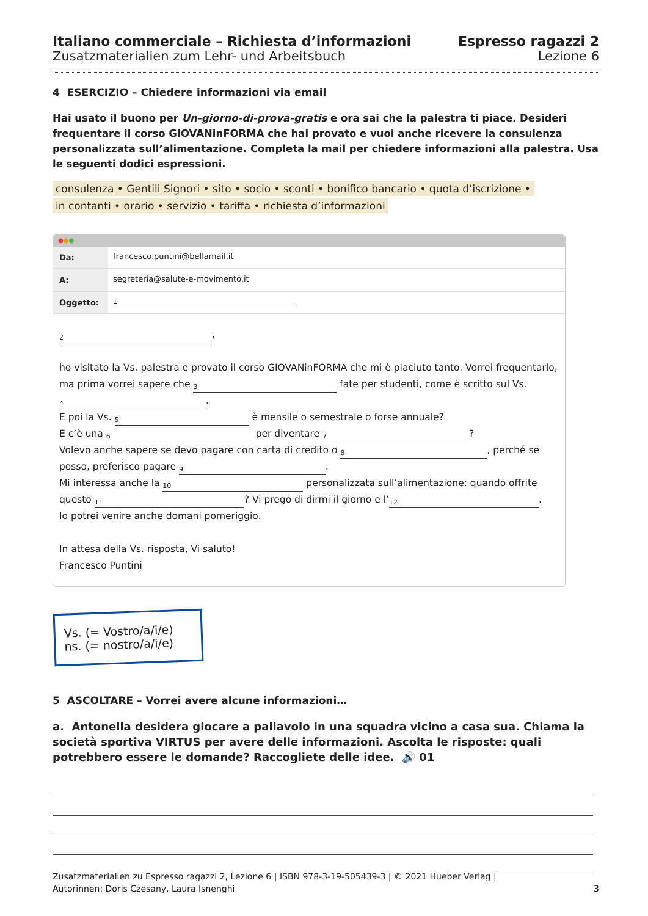Italiano commerciale – Richiesta d’informazioni
Zusatzmaterialien zum Lehr- und Arbeitsbuch
Espresso ragazzi 2
Lezione 6
4 ESERCIZIO – Chiedere informazioni via email
Hai usato il buono per Un-giorno-di-prova-gratis e ora sai che la palestra ti piace. Desideri frequentare il corso GIOVANinFORMA che hai provato e vuoi anche ricevere la consulenza personalizzata sull’alimentazione. Completa la mail per chiedere informazioni alla palestra. Usa le seguenti dodici espressioni.
consulenza • Gentili Signori • sito • socio • sconti • bonifico bancario • quota d’iscrizione •
in contanti • orario • servizio • tariffa • richiesta d’informazioni
●●●
Da: francesco.puntini@bellamail.it
A: segreteria@salute-e-movimento.it
Oggetto:
1
2,
ho visitato la Vs. palestra e provato il corso GIOVANinFORMA che mi è piaciuto tanto. Vorrei frequentarlo, ma prima vorrei sapere che 3 fate per studenti, come è scritto sul Vs.
4.
E poi la Vs. 5 è mensile o semestrale o forse annuale?
E c’è una 6 per diventare 7?
Volevo anche sapere se devo pagare con carta di credito o 8, perché se posso, preferisco pagare 9.
Mi interessa anche la 10 personalizzata sull’alimentazione: quando offrite questo 11? Vi prego di dirmi il giorno e l’ 12.
Io potrei venire anche domani pomeriggio.
In attesa della Vs. risposta, Vi saluto!
Francesco Puntini
Vs. (= Vostro/a/i/e)
ns. (= nostro/a/i/e)
5 ASCOLTARE – Vorrei avere alcune informazioni…
a. Antonella desidera giocare a pallavolo in una squadra vicino a casa sua. Chiama la società sportiva VIRTUS per avere delle informazioni. Ascolta le risposte: quali potrebbero essere le domande? Raccogliete delle idee. 🔊 01
Zusatzmaterialien zu Espresso ragazzi 2, Lezione 6 | ISBN 978-3-19-505439-3 | © 2021 Hueber Verlag |
Autorinnen: Doris Czesany, Laura Isnenghi
3